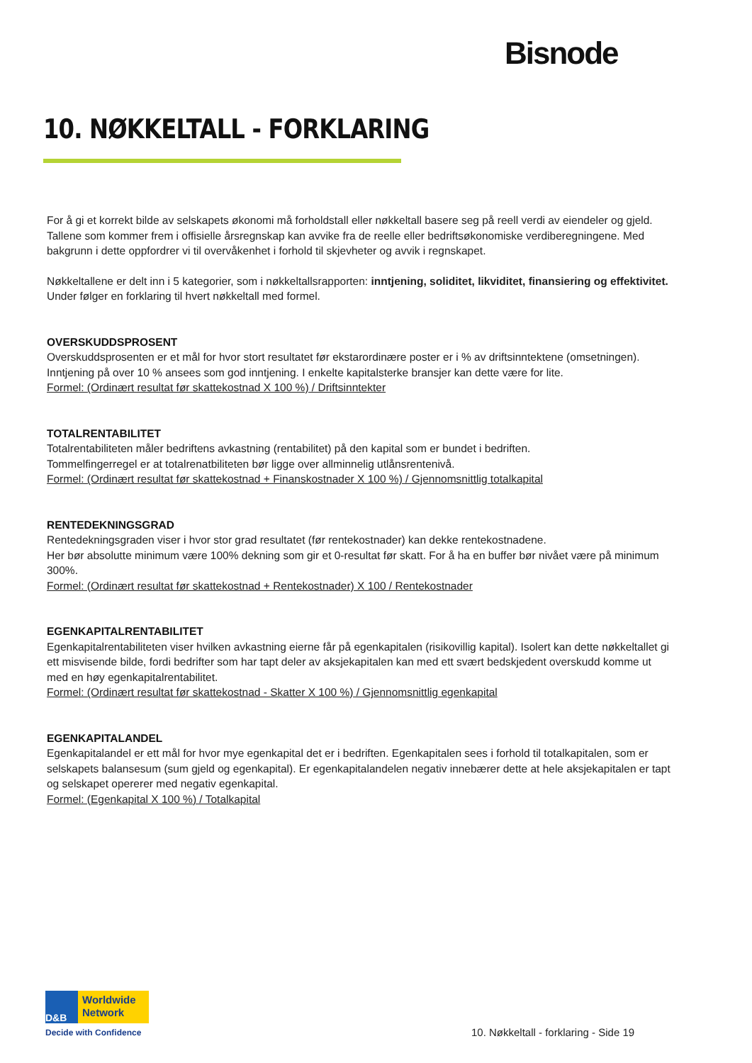Bisnode
10. NØKKELTALL - FORKLARING
For å gi et korrekt bilde av selskapets økonomi må forholdstall eller nøkkeltall basere seg på reell verdi av eiendeler og gjeld. Tallene som kommer frem i offisielle årsregnskap kan avvike fra de reelle eller bedriftsøkonomiske verdiberegningene. Med bakgrunn i dette oppfordrer vi til overvåkenhet i forhold til skjevheter og avvik i regnskapet.
Nøkkeltallene er delt inn i 5 kategorier, som i nøkkeltallsrapporten: inntjening, soliditet, likviditet, finansiering og effektivitet. Under følger en forklaring til hvert nøkkeltall med formel.
OVERSKUDDSPROSENT
Overskuddsprosenten er et mål for hvor stort resultatet før ekstarordinære poster er i % av driftsinntektene (omsetningen). Inntjening på over 10 % ansees som god inntjening. I enkelte kapitalsterke bransjer kan dette være for lite.
Formel: (Ordinært resultat før skattekostnad X 100 %) / Driftsinntekter
TOTALRENTABILITET
Totalrentabiliteten måler bedriftens avkastning (rentabilitet) på den kapital som er bundet i bedriften.
Tommelfingerregel er at totalrenatbiliteten bør ligge over allminnelig utlånsrentenivå.
Formel: (Ordinært resultat før skattekostnad + Finanskostnader X 100 %) / Gjennomsnittlig totalkapital
RENTEDEKNINGSGRAD
Rentedekningsgraden viser i hvor stor grad resultatet (før rentekostnader) kan dekke rentekostnadene.
Her bør absolutte minimum være 100% dekning som gir et 0-resultat før skatt. For å ha en buffer bør nivået være på minimum 300%.
Formel: (Ordinært resultat før skattekostnad + Rentekostnader) X 100 / Rentekostnader
EGENKAPITALRENTABILITET
Egenkapitalrentabiliteten viser hvilken avkastning eierne får på egenkapitalen (risikovillig kapital). Isolert kan dette nøkkeltallet gi ett misvisende bilde, fordi bedrifter som har tapt deler av aksjekapitalen kan med ett svært bedskjedent overskudd komme ut med en høy egenkapitalrentabilitet.
Formel: (Ordinært resultat før skattekostnad - Skatter X 100 %) / Gjennomsnittlig egenkapital
EGENKAPITALANDEL
Egenkapitalandel er ett mål for hvor mye egenkapital det er i bedriften. Egenkapitalen sees i forhold til totalkapitalen, som er selskapets balansesum (sum gjeld og egenkapital). Er egenkapitalandelen negativ innebærer dette at hele aksjekapitalen er tapt og selskapet opererer med negativ egenkapital.
Formel: (Egenkapital X 100 %) / Totalkapital
D&B
Worldwide
Network
Decide with Confidence
10. Nøkkeltall - forklaring - Side 19